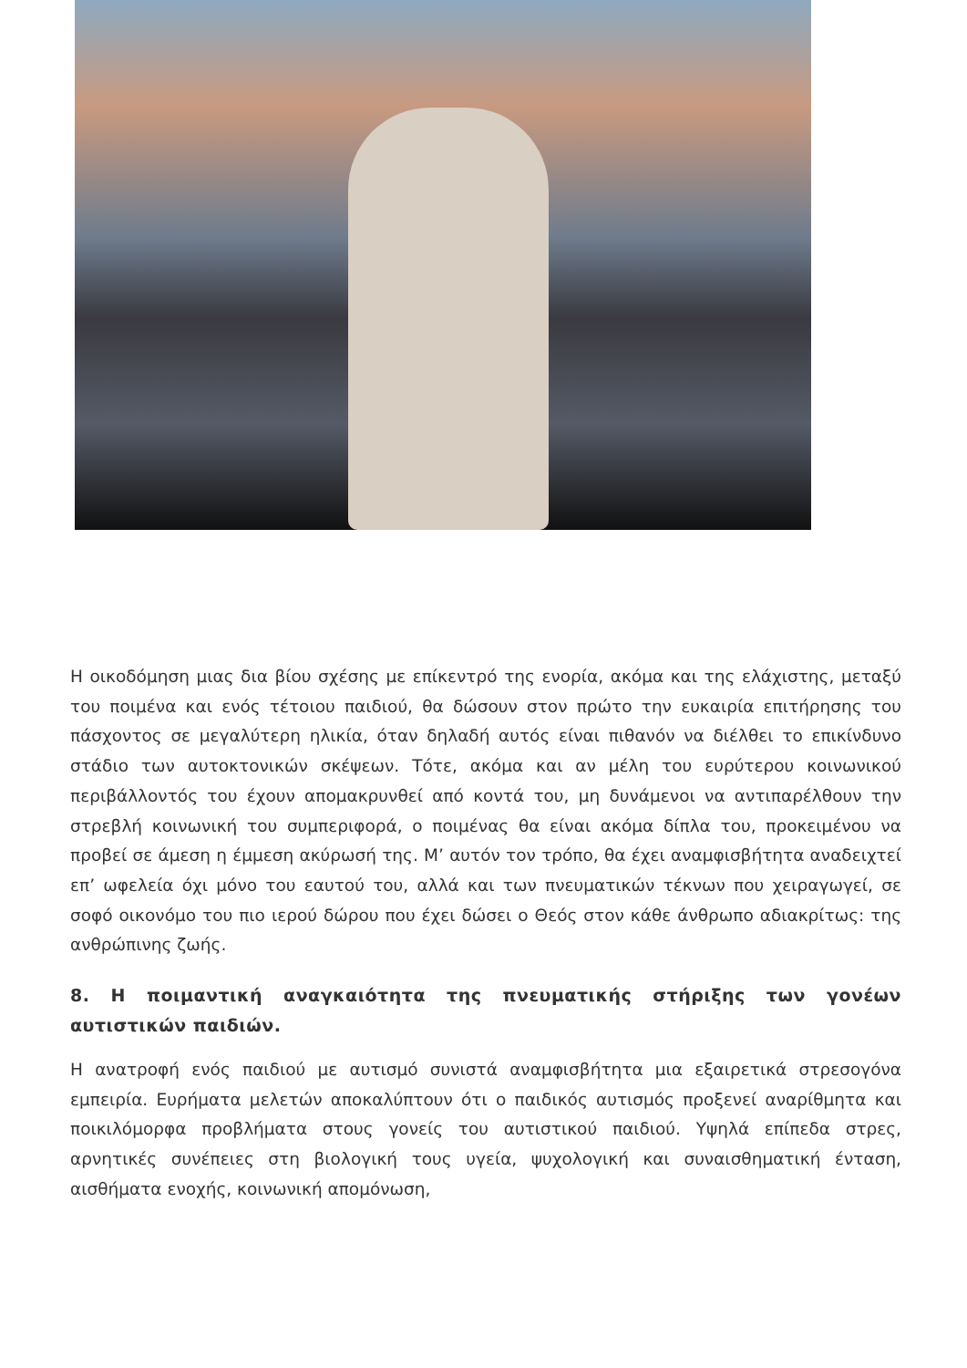Η οικοδόμηση μιας δια βίου σχέσης με επίκεντρό της ενορία, ακόμα και της ελάχιστης, μεταξύ του ποιμένα και ενός τέτοιου παιδιού, θα δώσουν στον πρώτο την ευκαιρία επιτήρησης του πάσχοντος σε μεγαλύτερη ηλικία, όταν δηλαδή αυτός είναι πιθανόν να διέλθει το επικίνδυνο στάδιο των αυτοκτονικών σκέψεων. Τότε, ακόμα και αν μέλη του ευρύτερου κοινωνικού περιβάλλοντός του έχουν απομακρυνθεί από κοντά του, μη δυνάμενοι να αντιπαρέλθουν την στρεβλή κοινωνική του συμπεριφορά, ο ποιμένας θα είναι ακόμα δίπλα του, προκειμένου να προβεί σε άμεση η έμμεση ακύρωσή της. Μ’ αυτόν τον τρόπο, θα έχει αναμφισβήτητα αναδειχτεί επ’ ωφελεία όχι μόνο του εαυτού του, αλλά και των πνευματικών τέκνων που χειραγωγεί, σε σοφό οικονόμο του πιο ιερού δώρου που έχει δώσει ο Θεός στον κάθε άνθρωπο αδιακρίτως: της ανθρώπινης ζωής.
8. Η ποιμαντική αναγκαιότητα της πνευματικής στήριξης των γονέων αυτιστικών παιδιών.
Η ανατροφή ενός παιδιού με αυτισμό συνιστά αναμφισβήτητα μια εξαιρετικά στρεσογόνα εμπειρία. Ευρήματα μελετών αποκαλύπτουν ότι ο παιδικός αυτισμός προξενεί αναρίθμητα και ποικιλόμορφα προβλήματα στους γονείς του αυτιστικού παιδιού. Υψηλά επίπεδα στρες, αρνητικές συνέπειες στη βιολογική τους υγεία, ψυχολογική και συναισθηματική ένταση, αισθήματα ενοχής, κοινωνική απομόνωση,